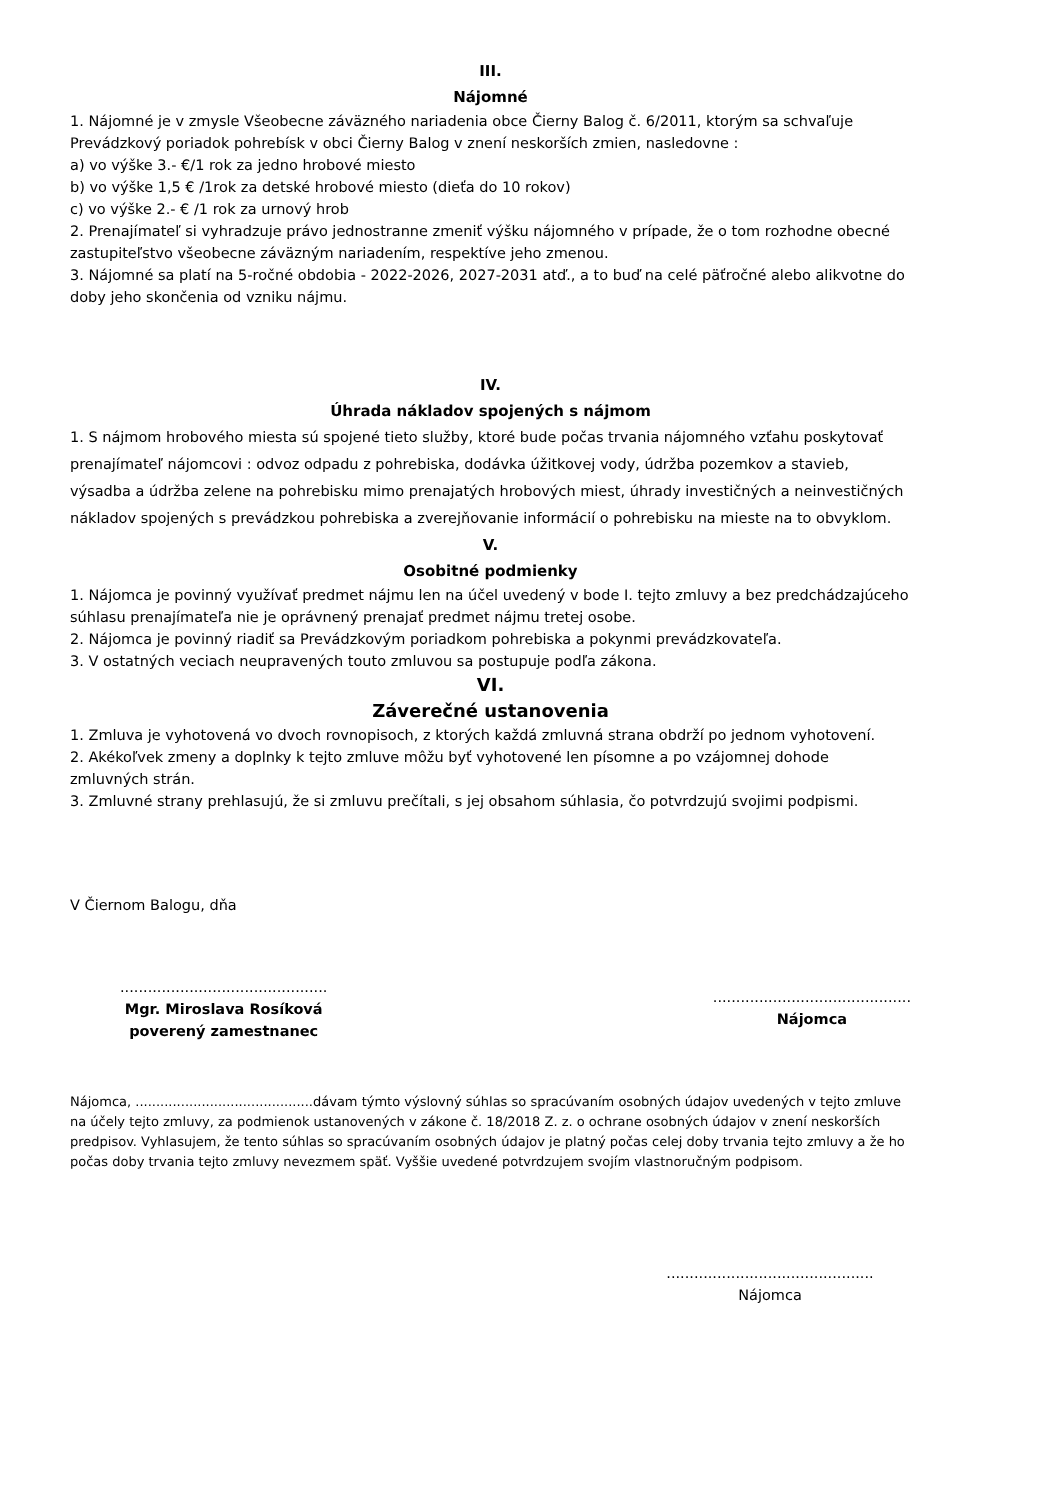III.
Nájomné
1. Nájomné je v zmysle Všeobecne záväzného nariadenia obce Čierny Balog č. 6/2011, ktorým sa schvaľuje Prevádzkový poriadok pohrebísk v obci Čierny Balog v znení neskorších zmien, nasledovne :
a) vo výške 3.- €/1 rok za jedno hrobové miesto
b) vo výške 1,5 € /1rok za detské hrobové miesto (dieťa do 10 rokov)
c) vo výške 2.- € /1 rok za urnový hrob
2. Prenajímateľ si vyhradzuje právo jednostranne zmeniť výšku nájomného v prípade, že o tom rozhodne obecné zastupiteľstvo všeobecne záväzným nariadením, respektíve jeho zmenou.
3. Nájomné sa platí na 5-ročné obdobia - 2022-2026, 2027-2031 atď., a to buď na celé päťročné alebo alikvotne do doby jeho skončenia od vzniku nájmu.
IV.
Úhrada nákladov spojených s nájmom
1. S nájmom hrobového miesta sú spojené tieto služby, ktoré bude počas trvania nájomného vzťahu poskytovať prenajímateľ nájomcovi : odvoz odpadu z pohrebiska, dodávka úžitkovej vody, údržba pozemkov a stavieb, výsadba a údržba zelene na pohrebisku mimo prenajatých hrobových miest, úhrady investičných a neinvestičných nákladov spojených s prevádzkou pohrebiska a zverejňovanie informácií o pohrebisku na mieste na to obvyklom.
V.
Osobitné podmienky
1. Nájomca je povinný využívať predmet nájmu len na účel uvedený v bode I. tejto zmluvy a bez predchádzajúceho súhlasu prenajímateľa nie je oprávnený prenajať predmet nájmu tretej osobe.
2. Nájomca je povinný riadiť sa Prevádzkovým poriadkom pohrebiska a pokynmi prevádzkovateľa.
3. V ostatných veciach neupravených touto zmluvou sa postupuje podľa zákona.
VI.
Záverečné ustanovenia
1. Zmluva je vyhotovená vo dvoch rovnopisoch, z ktorých každá zmluvná strana obdrží po jednom vyhotovení.
2. Akékoľvek zmeny a doplnky k tejto zmluve môžu byť vyhotovené len písomne a po vzájomnej dohode zmluvných strán.
3. Zmluvné strany prehlasujú, že si zmluvu prečítali, s jej obsahom súhlasia, čo potvrdzujú svojimi podpismi.
V Čiernom Balogu, dňa
.............................................
Mgr. Miroslava Rosíková
poverený zamestnanec
...........................................
Nájomca
Nájomca, ...........................................dávam týmto výslovný súhlas so spracúvaním osobných údajov uvedených v tejto zmluve na účely tejto zmluvy, za podmienok ustanovených v zákone č. 18/2018 Z. z. o ochrane osobných údajov v znení neskorších predpisov. Vyhlasujem, že tento súhlas so spracúvaním osobných údajov je platný počas celej doby trvania tejto zmluvy a že ho počas doby trvania tejto zmluvy nevezmem späť. Vyššie uvedené potvrdzujem svojím vlastnoručným podpisom.
.............................................
Nájomca